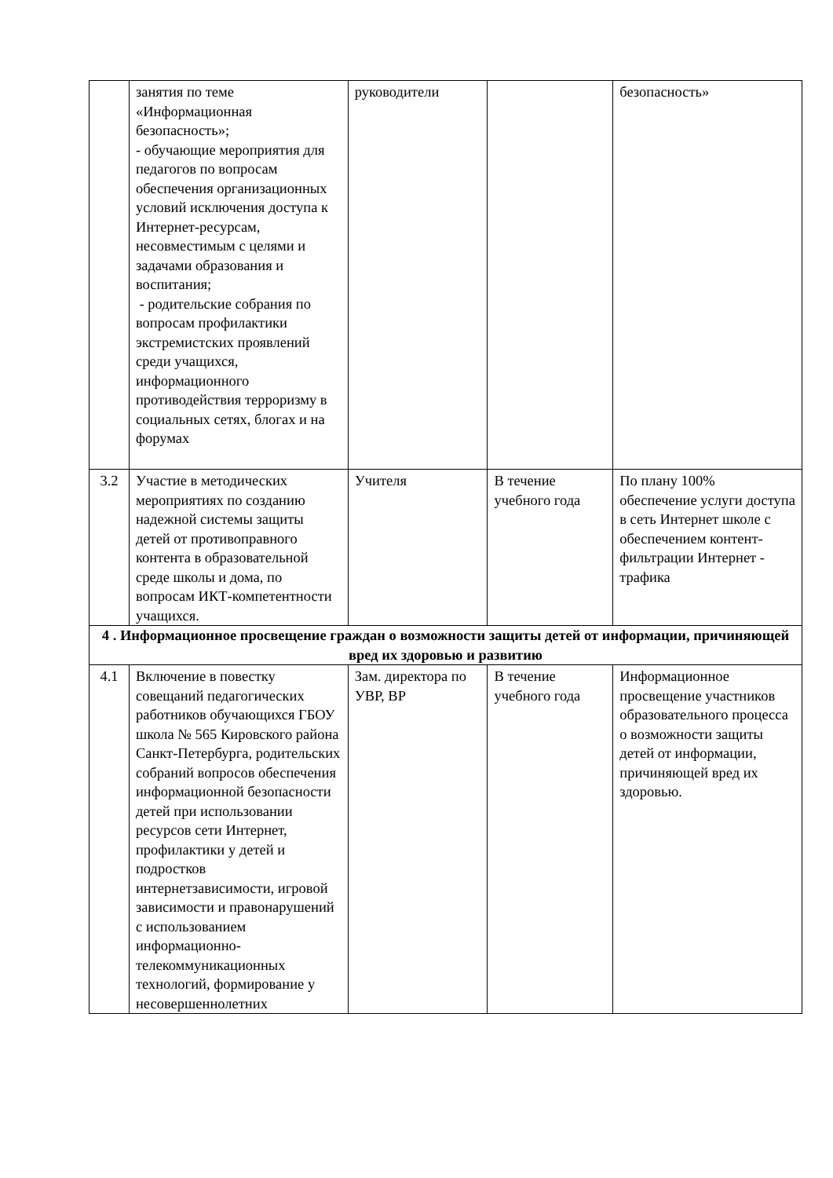| | занятия по теме «Информационная безопасность»; - обучающие мероприятия для педагогов по вопросам обеспечения организационных условий исключения доступа к Интернет-ресурсам, несовместимым с целями и задачами образования и воспитания; - родительские собрания по вопросам профилактики экстремистских проявлений среди учащихся, информационного противодействия терроризму в социальных сетях, блогах и на форумах | руководители | | безопасность» |
| 3.2 | Участие в методических мероприятиях по созданию надежной системы защиты детей от противоправного контента в образовательной среде школы и дома, по вопросам ИКТ-компетентности учащихся. | Учителя | В течение учебного года | По плану 100% обеспечение услуги доступа в сеть Интернет школе с обеспечением контент-фильтрации Интернет - трафика |
| 4 . Информационное просвещение граждан о возможности защиты детей от информации, причиняющей вред их здоровью и развитию | | | | |
| 4.1 | Включение в повестку совещаний педагогических работников обучающихся ГБОУ школа № 565 Кировского района Санкт-Петербурга, родительских собраний вопросов обеспечения информационной безопасности детей при использовании ресурсов сети Интернет, профилактики у детей и подростков интернетзависимости, игровой зависимости и правонарушений с использованием информационно-телекоммуникационных технологий, формирование у несовершеннолетних | Зам. директора по УВР, ВР | В течение учебного года | Информационное просвещение участников образовательного процесса о возможности защиты детей от информации, причиняющей вред их здоровью. |